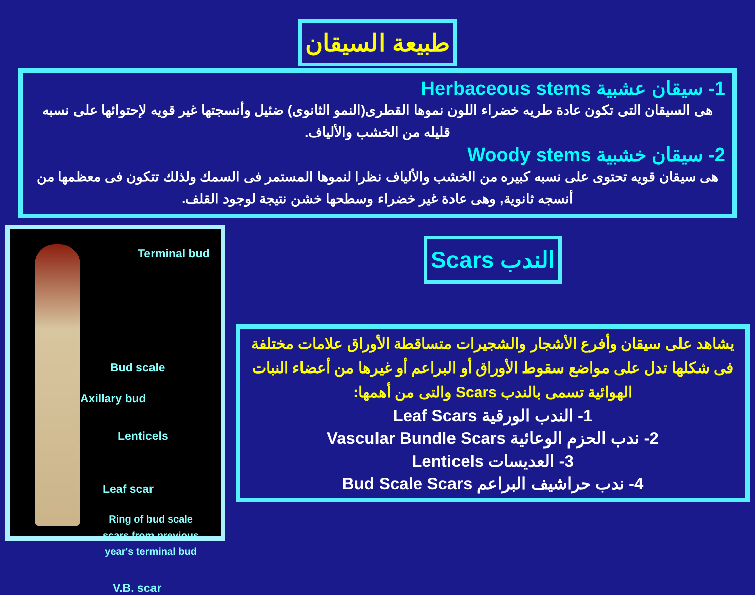طبيعة السيقان
1- سيقان عشبية Herbaceous stems
هى السيقان التى تكون عادة طريه خضراء اللون نموها القطرى(النمو الثانوى) ضئيل وأنسجتها غير قويه لإحتوائها على نسبه قليله من الخشب والألياف.
2- سيقان خشبية Woody stems
هى سيقان قويه تحتوى على نسبه كبيره من الخشب والألياف نظرا لنموها المستمر فى السمك ولذلك تتكون فى معظمها من أنسجه ثانوية, وهى عادة غير خضراء وسطحها خشن نتيجة لوجود القلف.
Terminal bud
Bud scale
Axillary bud
Lenticels
Leaf scar
Ring of bud scale
scars from previous
year's terminal bud
V.B. scar
الندب Scars
يشاهد على سيقان وأفرع الأشجار والشجيرات متساقطة الأوراق علامات مختلفة فى شكلها تدل على مواضع سقوط الأوراق أو البراعم أو غيرها من أعضاء النبات الهوائية تسمى بالندب Scars والتى من أهمها:
1- الندب الورقية Leaf Scars
2- ندب الحزم الوعائية Vascular Bundle Scars
3- العديسات Lenticels
4- ندب حراشيف البراعم Bud Scale Scars